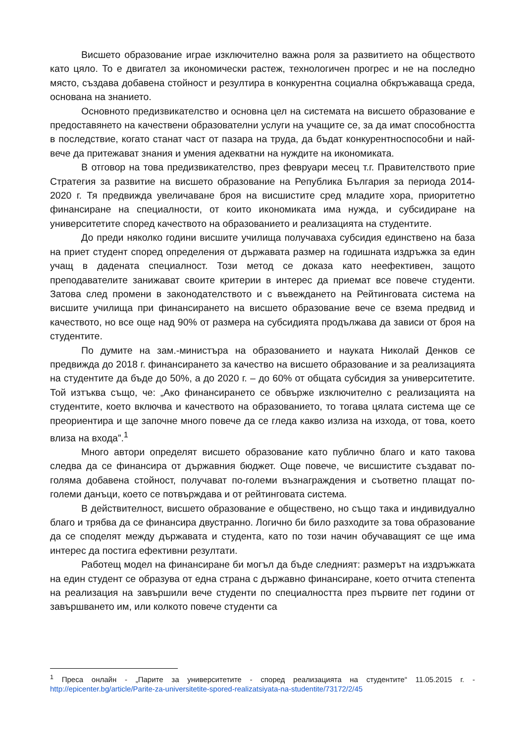Висшето образование играе изключително важна роля за развитието на обществото като цяло. То е двигател за икономически растеж, технологичен прогрес и не на последно място, създава добавена стойност и резултира в конкурентна социална обкръжаваща среда, основана на знанието.
Основното предизвикателство и основна цел на системата на висшето образование е предоставянето на качествени образователни услуги на учащите се, за да имат способността в последствие, когато станат част от пазара на труда, да бъдат конкурентноспособни и най-вече да притежават знания и умения адекватни на нуждите на икономиката.
В отговор на това предизвикателство, през февруари месец т.г. Правителството прие Стратегия за развитие на висшето образование на Република България за периода 2014-2020 г. Тя предвижда увеличаване броя на висшистите сред младите хора, приоритетно финансиране на специалности, от които икономиката има нужда, и субсидиране на университетите според качеството на образованието и реализацията на студентите.
До преди няколко години висшите училища получаваха субсидия единствено на база на приет студент според определения от държавата размер на годишната издръжка за един учащ в дадената специалност. Този метод се доказа като неефективен, защото преподавателите занижават своите критерии в интерес да приемат все повече студенти. Затова след промени в законодателството и с въвеждането на Рейтинговата система на висшите училища при финансирането на висшето образование вече се взема предвид и качеството, но все още над 90% от размера на субсидията продължава да зависи от броя на студентите.
По думите на зам.-министъра на образованието и науката Николай Денков се предвижда до 2018 г. финансирането за качество на висшето образование и за реализацията на студентите да бъде до 50%, а до 2020 г. – до 60% от общата субсидия за университетите. Той изтъква също, че: „Ако финансирането се обвърже изключително с реализацията на студентите, което включва и качеството на образованието, то тогава цялата система ще се преориентира и ще започне много повече да се гледа какво излиза на изхода, от това, което влиза на входа”.<sup>1</sup>
Много автори определят висшето образование като публично благо и като такова следва да се финансира от държавния бюджет. Още повече, че висшистите създават по-голяма добавена стойност, получават по-големи възнаграждения и съответно плащат по-големи данъци, което се потвърждава и от рейтинговата система.
В действителност, висшето образование е обществено, но също така и индивидуално благо и трябва да се финансира двустранно. Логично би било разходите за това образование да се споделят между държавата и студента, като по този начин обучаващият се ще има интерес да постига ефективни резултати.
Работещ модел на финансиране би могъл да бъде следният: размерът на издръжката на един студент се образува от една страна с държавно финансиране, което отчита степента на реализация на завършили вече студенти по специалността през първите пет години от завършването им, или колкото повече студенти са
<sup>1</sup> Преса онлайн - „Парите за университетите - според реализацията на студентите“ 11.05.2015 г. - http://epicenter.bg/article/Parite-za-universitetite-spored-realizatsiyata-na-studentite/73172/2/45